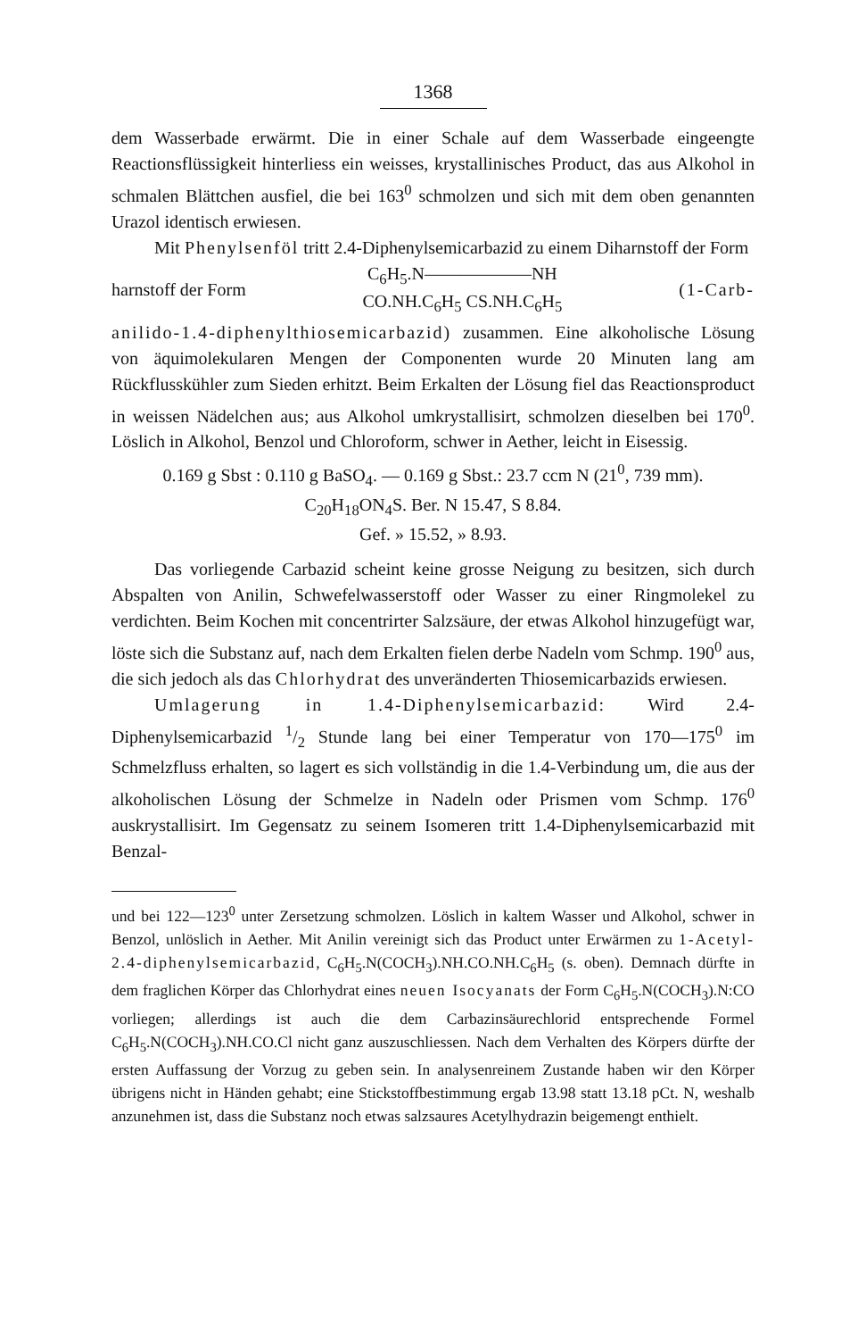1368
dem Wasserbade erwärmt. Die in einer Schale auf dem Wasserbade eingeengte Reactionsflüssigkeit hinterliess ein weisses, krystallinisches Product, das aus Alkohol in schmalen Blättchen ausfiel, die bei 163<sup>0</sup> schmolzen und sich mit dem oben genannten Urazol identisch erwiesen.
Mit Phenylsenföl tritt 2.4-Diphenylsemicarbazid zu einem Diharnstoff der Form
harnstoff der Form C<sub>6</sub>H<sub>5</sub>.N——————NH
CO.NH.C<sub>6</sub>H<sub>5</sub> CS.NH.C<sub>6</sub>H<sub>5</sub> (1-Carb-
anilido-1.4-diphenylthiosemicarbazid) zusammen. Eine alkoholische Lösung von äquimolekularen Mengen der Componenten wurde 20 Minuten lang am Rückflusskühler zum Sieden erhitzt. Beim Erkalten der Lösung fiel das Reactionsproduct in weissen Nädelchen aus; aus Alkohol umkrystallisirt, schmolzen dieselben bei 170<sup>0</sup>. Löslich in Alkohol, Benzol und Chloroform, schwer in Aether, leicht in Eisessig.
0.169 g Sbst : 0.110 g BaSO<sub>4</sub>. — 0.169 g Sbst.: 23.7 ccm N (21<sup>0</sup>, 739 mm).
C<sub>20</sub>H<sub>18</sub>ON<sub>4</sub>S. Ber. N 15.47, S 8.84.
Gef. » 15.52, » 8.93.
Das vorliegende Carbazid scheint keine grosse Neigung zu besitzen, sich durch Abspalten von Anilin, Schwefelwasserstoff oder Wasser zu einer Ringmolekel zu verdichten. Beim Kochen mit concentrirter Salzsäure, der etwas Alkohol hinzugefügt war, löste sich die Substanz auf, nach dem Erkalten fielen derbe Nadeln vom Schmp. 190<sup>0</sup> aus, die sich jedoch als das Chlorhydrat des unveränderten Thiosemicarbazids erwiesen.
Umlagerung in 1.4-Diphenylsemicarbazid: Wird 2.4-Diphenylsemicarbazid 1/2 Stunde lang bei einer Temperatur von 170—175<sup>0</sup> im Schmelzfluss erhalten, so lagert es sich vollständig in die 1.4-Verbindung um, die aus der alkoholischen Lösung der Schmelze in Nadeln oder Prismen vom Schmp. 176<sup>0</sup> auskrystallisirt. Im Gegensatz zu seinem Isomeren tritt 1.4-Diphenylsemicarbazid mit Benzal-
und bei 122—123<sup>0</sup> unter Zersetzung schmolzen. Löslich in kaltem Wasser und Alkohol, schwer in Benzol, unlöslich in Aether. Mit Anilin vereinigt sich das Product unter Erwärmen zu 1-Acetyl-2.4-diphenylsemicarbazid, C<sub>6</sub>H<sub>5</sub>.N(COCH<sub>3</sub>).NH.CO.NH.C<sub>6</sub>H<sub>5</sub> (s. oben). Demnach dürfte in dem fraglichen Körper das Chlorhydrat eines neuen Isocyanats der Form C<sub>6</sub>H<sub>5</sub>.N(COCH<sub>3</sub>).N:CO vorliegen; allerdings ist auch die dem Carbazinsäurechlorid entsprechende Formel C<sub>6</sub>H<sub>5</sub>.N(COCH<sub>3</sub>).NH.CO.Cl nicht ganz auszuschliessen. Nach dem Verhalten des Körpers dürfte der ersten Auffassung der Vorzug zu geben sein. In analysenreinem Zustande haben wir den Körper übrigens nicht in Händen gehabt; eine Stickstoffbestimmung ergab 13.98 statt 13.18 pCt. N, weshalb anzunehmen ist, dass die Substanz noch etwas salzsaures Acetylhydrazin beigemengt enthielt.